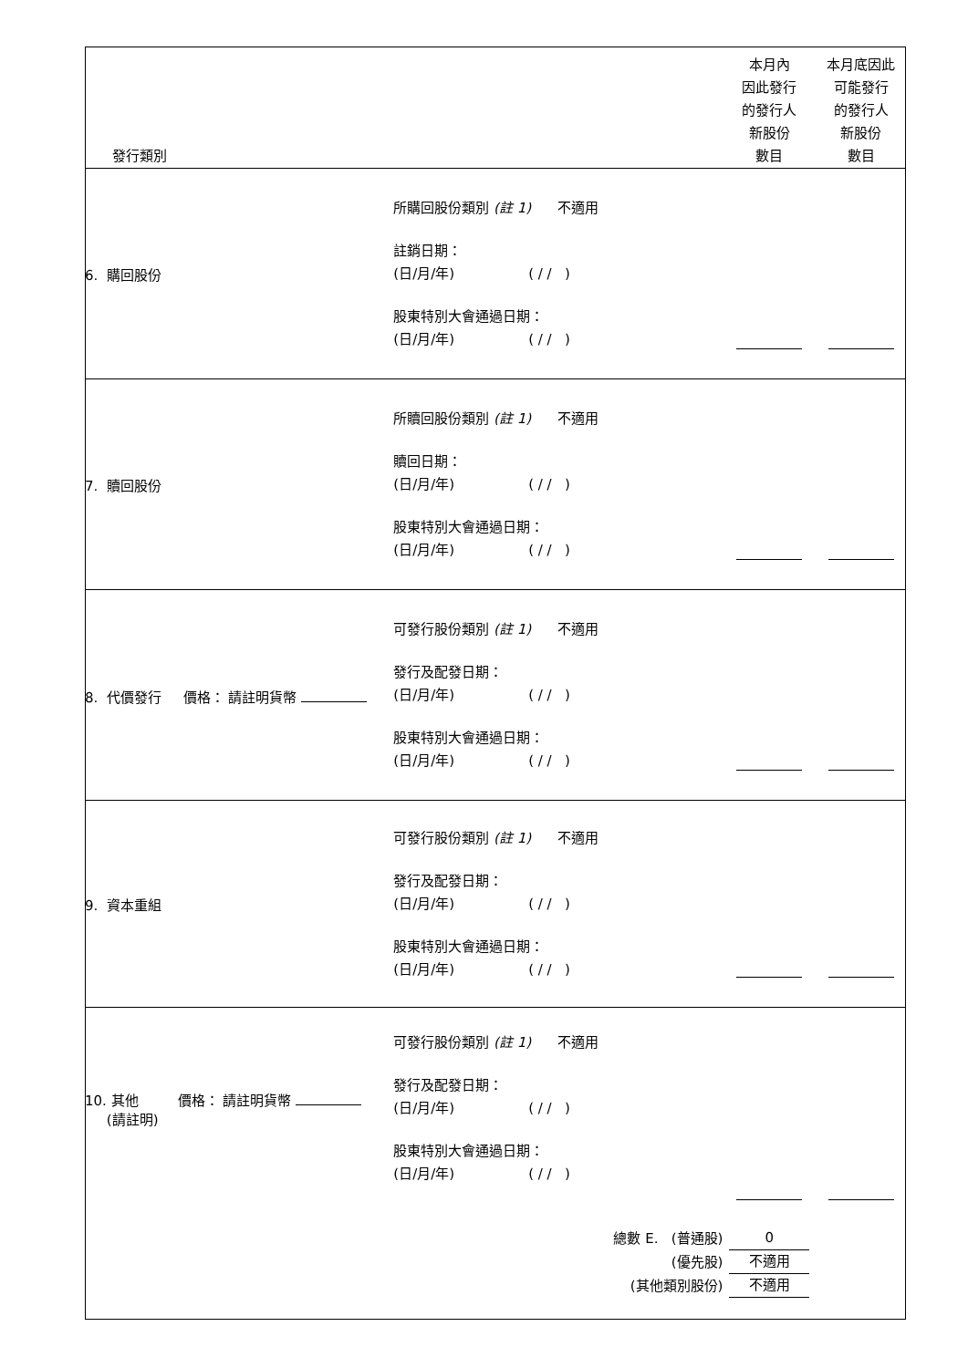| 發行類別 | | 本月內 因此發行 的發行人 新股份 數目 | 本月底因此 可能發行 的發行人 新股份 數目 |
| 6. 購回股份 | 所購回股份類別 (註 1) 不適用 註銷日期： (日/月/年) ( / / ) 股東特別大會通過日期： (日/月/年) ( / / ) | | |
| 7. 贖回股份 | 所贖回股份類別 (註 1) 不適用 贖回日期： (日/月/年) ( / / ) 股東特別大會通過日期： (日/月/年) ( / / ) | | |
| 8. 代價發行 價格： 請註明貨幣 | 可發行股份類別 (註 1) 不適用 發行及配發日期： (日/月/年) ( / / ) 股東特別大會通過日期： (日/月/年) ( / / ) | | |
| 9. 資本重組 | 可發行股份類別 (註 1) 不適用 發行及配發日期： (日/月/年) ( / / ) 股東特別大會通過日期： (日/月/年) ( / / ) | | |
| 10. 其他 價格： 請註明貨幣 (請註明) | 可發行股份類別 (註 1) 不適用 發行及配發日期： (日/月/年) ( / / ) 股東特別大會通過日期： (日/月/年) ( / / ) | | |
| | 總數 E. (普通股) (優先股) (其他類別股份) | 0 不適用 不適用 | |